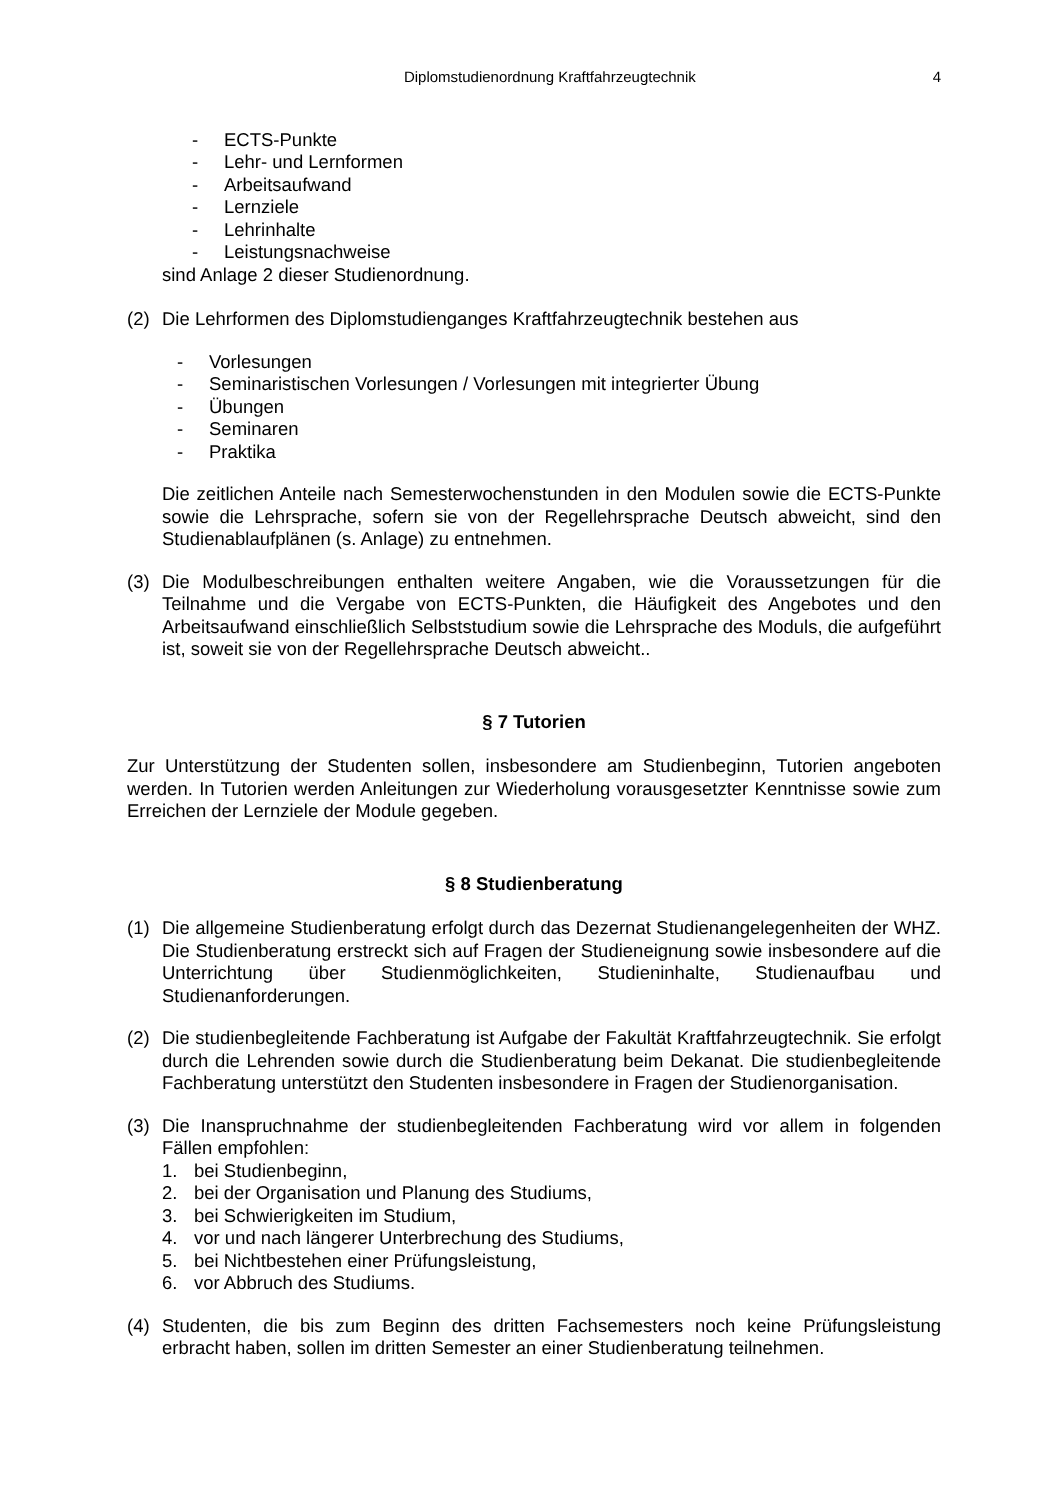Diplomstudienordnung Kraftfahrzeugtechnik 4
- ECTS-Punkte
- Lehr- und Lernformen
- Arbeitsaufwand
- Lernziele
- Lehrinhalte
- Leistungsnachweise
sind Anlage 2 dieser Studienordnung.
(2) Die Lehrformen des Diplomstudienganges Kraftfahrzeugtechnik bestehen aus
- Vorlesungen
- Seminaristischen Vorlesungen / Vorlesungen mit integrierter Übung
- Übungen
- Seminaren
- Praktika
Die zeitlichen Anteile nach Semesterwochenstunden in den Modulen sowie die ECTS-Punkte sowie die Lehrsprache, sofern sie von der Regellehrsprache Deutsch abweicht, sind den Studienablaufplänen (s. Anlage) zu entnehmen.
(3) Die Modulbeschreibungen enthalten weitere Angaben, wie die Voraussetzungen für die Teilnahme und die Vergabe von ECTS-Punkten, die Häufigkeit des Angebotes und den Arbeitsaufwand einschließlich Selbststudium sowie die Lehrsprache des Moduls, die aufgeführt ist, soweit sie von der Regellehrsprache Deutsch abweicht..
§ 7 Tutorien
Zur Unterstützung der Studenten sollen, insbesondere am Studienbeginn, Tutorien angeboten werden. In Tutorien werden Anleitungen zur Wiederholung vorausgesetzter Kenntnisse sowie zum Erreichen der Lernziele der Module gegeben.
§ 8 Studienberatung
(1) Die allgemeine Studienberatung erfolgt durch das Dezernat Studienangelegenheiten der WHZ. Die Studienberatung erstreckt sich auf Fragen der Studieneignung sowie insbesondere auf die Unterrichtung über Studienmöglichkeiten, Studieninhalte, Studienaufbau und Studienanforderungen.
(2) Die studienbegleitende Fachberatung ist Aufgabe der Fakultät Kraftfahrzeugtechnik. Sie erfolgt durch die Lehrenden sowie durch die Studienberatung beim Dekanat. Die studienbegleitende Fachberatung unterstützt den Studenten insbesondere in Fragen der Studienorganisation.
(3) Die Inanspruchnahme der studienbegleitenden Fachberatung wird vor allem in folgenden Fällen empfohlen:
1. bei Studienbeginn,
2. bei der Organisation und Planung des Studiums,
3. bei Schwierigkeiten im Studium,
4. vor und nach längerer Unterbrechung des Studiums,
5. bei Nichtbestehen einer Prüfungsleistung,
6. vor Abbruch des Studiums.
(4) Studenten, die bis zum Beginn des dritten Fachsemesters noch keine Prüfungsleistung erbracht haben, sollen im dritten Semester an einer Studienberatung teilnehmen.